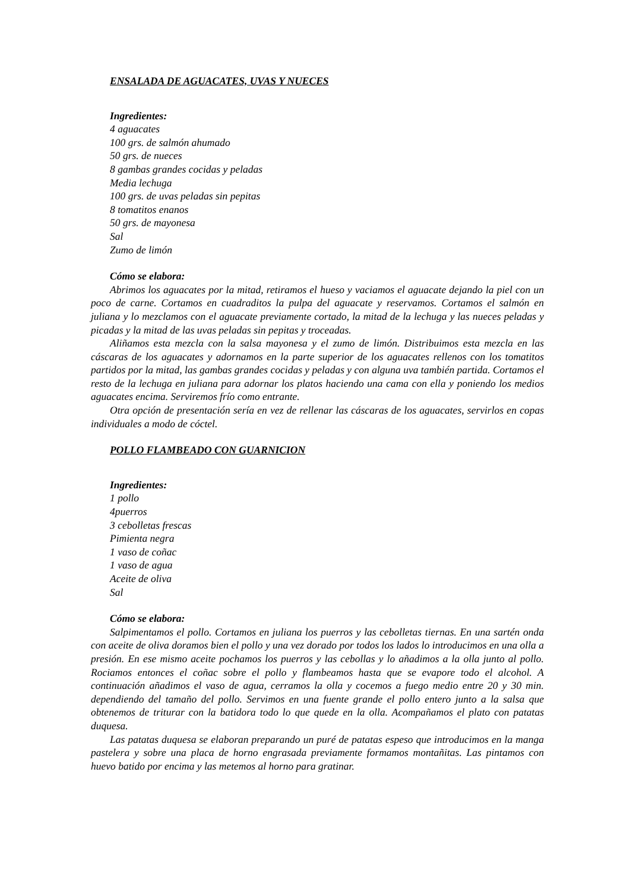ENSALADA DE AGUACATES, UVAS Y NUECES
Ingredientes:
4 aguacates
100 grs. de salmón ahumado
50 grs. de nueces
8 gambas grandes cocidas y peladas
Media lechuga
100 grs. de uvas peladas sin pepitas
8 tomatitos enanos
50 grs. de mayonesa
Sal
Zumo de limón
Cómo se elabora:
Abrimos los aguacates por la mitad, retiramos el hueso y vaciamos el aguacate dejando la piel con un poco de carne. Cortamos en cuadraditos la pulpa del aguacate y reservamos. Cortamos el salmón en juliana y lo mezclamos con el aguacate previamente cortado, la mitad de la lechuga y las nueces peladas y picadas y la mitad de las uvas peladas sin pepitas y troceadas.
Aliñamos esta mezcla con la salsa mayonesa y el zumo de limón. Distribuimos esta mezcla en las cáscaras de los aguacates y adornamos en la parte superior de los aguacates rellenos con los tomatitos partidos por la mitad, las gambas grandes cocidas y peladas y con alguna uva también partida. Cortamos el resto de la lechuga en juliana para adornar los platos haciendo una cama con ella y poniendo los medios aguacates encima. Serviremos frío como entrante.
Otra opción de presentación sería en vez de rellenar las cáscaras de los aguacates, servirlos en copas individuales a modo de cóctel.
POLLO FLAMBEADO CON GUARNICION
Ingredientes:
1 pollo
4puerros
3 cebolletas frescas
Pimienta negra
1 vaso de coñac
1 vaso de agua
Aceite de oliva
Sal
Cómo se elabora:
Salpimentamos el pollo. Cortamos en juliana los puerros y las cebolletas tiernas. En una sartén onda con aceite de oliva doramos bien el pollo y una vez dorado por todos los lados lo introducimos en una olla a presión. En ese mismo aceite pochamos los puerros y las cebollas y lo añadimos a la olla junto al pollo. Rociamos entonces el coñac sobre el pollo y flambeamos hasta que se evapore todo el alcohol. A continuación añadimos el vaso de agua, cerramos la olla y cocemos a fuego medio entre 20 y 30 min. dependiendo del tamaño del pollo. Servimos en una fuente grande el pollo entero junto a la salsa que obtenemos de triturar con la batidora todo lo que quede en la olla. Acompañamos el plato con patatas duquesa.
Las patatas duquesa se elaboran preparando un puré de patatas espeso que introducimos en la manga pastelera y sobre una placa de horno engrasada previamente formamos montañitas. Las pintamos con huevo batido por encima y las metemos al horno para gratinar.